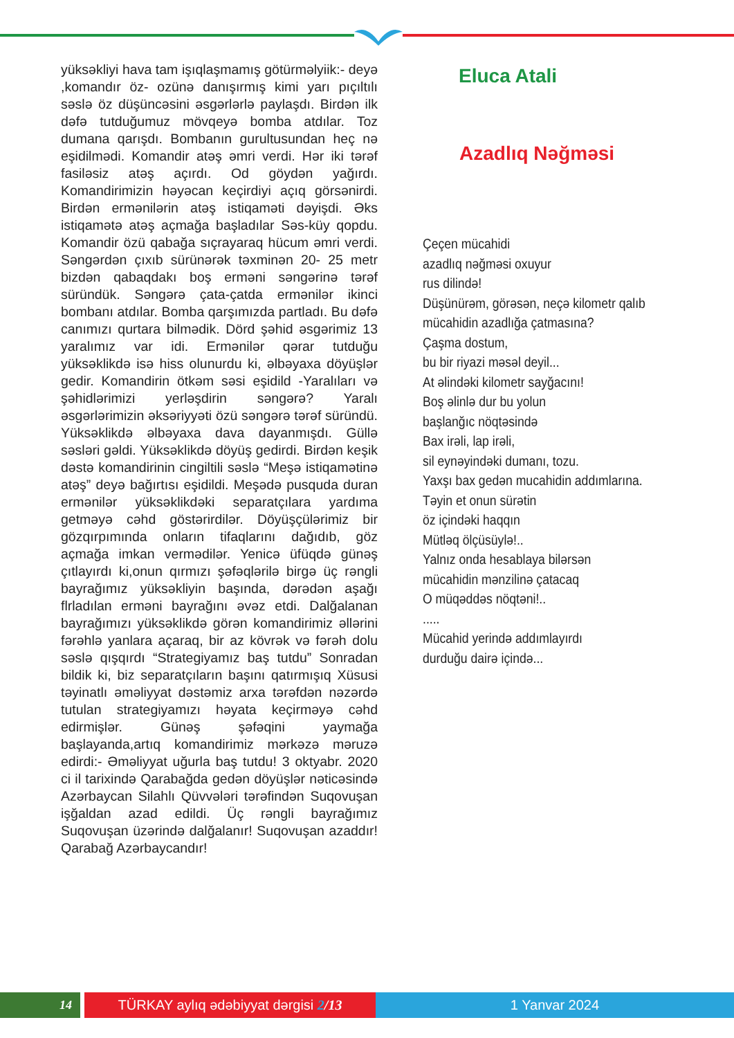yüksəkliyi hava tam işıqlaşmamış götürməlyiik:- deyə ,komandır öz- ozünə danışırmış kimi yarı pıçıltılı səslə öz düşüncəsini əsgərlərlə paylaşdı. Birdən ilk dəfə tutduğumuz mövqeyə bomba atdılar. Toz dumana qarışdı. Bombanın gurultusundan heç nə eşidilmədi. Komandir atəş əmri verdi. Hər iki tərəf fasiləsiz atəş açırdı. Od göydən yağırdı. Komandirimizin həyəcan keçirdiyi açıq görsənirdi. Birdən ermənilərin atəş istiqaməti dəyişdi. Əks istiqamətə atəş açmağa başladılar Səs-küy qopdu. Komandir özü qabağa sıçrayaraq hücum əmri verdi. Səngərdən çıxıb sürünərək təxminən 20- 25 metr bizdən qabaqdakı boş erməni səngərinə tərəf süründük. Səngərə çata-çatda ermənilər ikinci bombanı atdılar. Bomba qarşımızda partladı. Bu dəfə canımızı qurtara bilmədik. Dörd şəhid əsgərimiz 13 yaralımız var idi. Ermənilər qərar tutduğu yüksəklikdə isə hiss olunurdu ki, əlbəyaxa döyüşlər gedir. Komandirin ötkəm səsi eşidild -Yaralıları və şəhidlərimizi yerləşdirin səngərə? Yaralı əsgərlərimizin əksəriyyəti özü səngərə tərəf süründü. Yüksəklikdə əlbəyaxa dava dayanmışdı. Güllə səsləri gəldi. Yüksəklikdə döyüş gedirdi. Birdən keşik dəstə komandirinin cingiltili səslə “Meşə istiqamətinə atəş” deyə bağırtısı eşidildi. Meşədə pusquda duran ermənilər yüksəklikdəki separatçılara yardıma getməyə cəhd göstərirdilər. Döyüşçülərimiz bir gözqırpımında onların tifaqlarını dağıdıb, göz açmağa imkan vermədilər. Yenicə üfüqdə günəş çıtlayırdı ki,onun qırmızı şəfəqlərilə birgə üç rəngli bayrağımız yüksəkliyin başında, dərədən aşağı flrladılan erməni bayrağını əvəz etdi. Dalğalanan bayrağımızı yüksəklikdə görən komandirimiz əllərini fərəhlə yanlara açaraq, bir az kövrək və fərəh dolu səslə qışqırdı “Strategiyamız baş tutdu” Sonradan bildik ki, biz separatçıların başını qatırmışıq Xüsusi təyinatlı əməliyyat dəstəmiz arxa tərəfdən nəzərdə tutulan strategiyamızı həyata keçirməyə cəhd edirmişlər. Günəş şəfəqini yaymağa başlayanda,artıq komandirimiz mərkəzə məruzə edirdi:- Əməliyyat uğurla baş tutdu! 3 oktyabr. 2020 ci il tarixində Qarabağda gedən döyüşlər nəticəsində Azərbaycan Silahlı Qüvvələri tərəfindən Suqovuşan işğaldan azad edildi. Üç rəngli bayrağımız Suqovuşan üzərində dalğalanır! Suqovuşan azaddır! Qarabağ Azərbaycandır!
Eluca Atali
Azadlıq Nəğməsi
Çeçen mücahidi
azadlıq nəğməsi oxuyur
rus dilində!
Düşünürəm, görəsən, neçə kilometr qalıb
mücahidin azadlığa çatmasına?
Çaşma dostum,
bu bir riyazi məsəl deyil...
At əlindəki kilometr sayğacını!
Boş əlinlə dur bu yolun
başlanğıc nöqtəsində
Bax irəli, lap irəli,
sil eynəyindəki dumanı, tozu.
Yaxşı bax gedən mucahidin addımlarına.
Təyin et onun sürətin
öz içindəki haqqın
Mütləq ölçüsüylə!..
Yalnız onda hesablaya bilərsən
mücahidin mənzilinə çatacaq
O müqəddəs nöqtəni!..
.....
Mücahid yerində addımlayırdı
durduğu dairə içində...
14 TÜRKAY aylıq ədəbiyyat dərgisi 2/13 1 Yanvar 2024